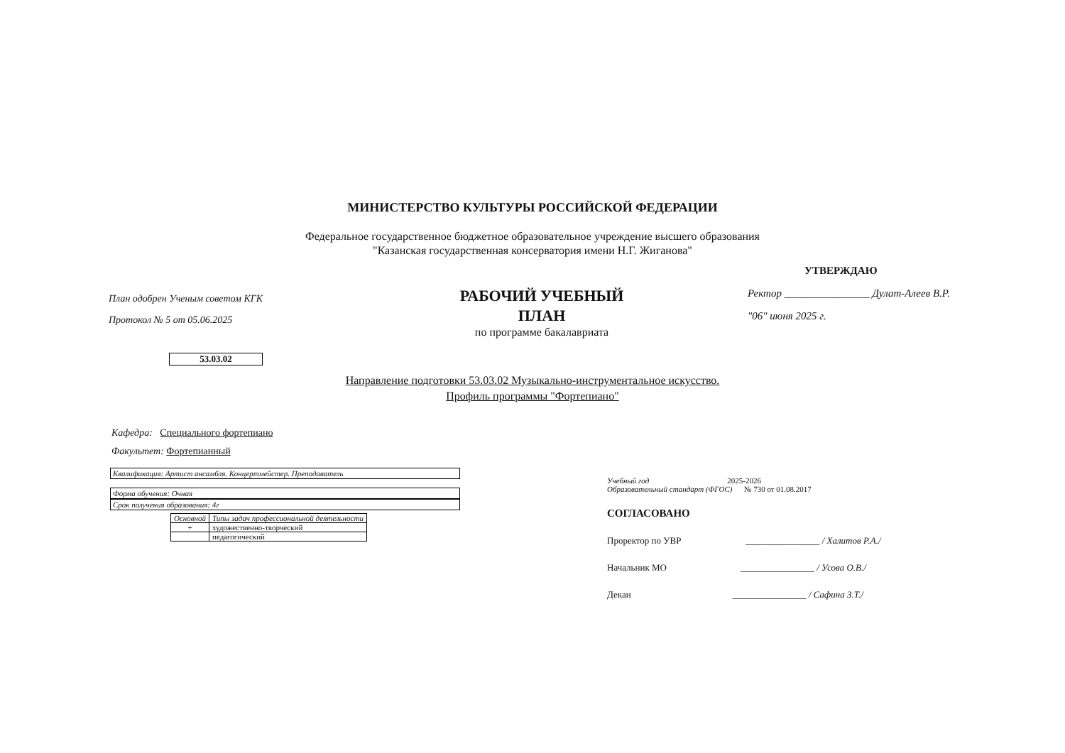МИНИСТЕРСТВО КУЛЬТУРЫ РОССИЙСКОЙ ФЕДЕРАЦИИ
Федеральное государственное бюджетное образовательное учреждение высшего образования
"Казанская государственная консерватория имени Н.Г. Жиганова"
План одобрен Ученым советом КГК
Протокол № 5 от 05.06.2025
РАБОЧИЙ УЧЕБНЫЙ
ПЛАН
по программе бакалавриата
УТВЕРЖДАЮ
Ректор ________________ Дулат-Алеев В.Р.
"06" июня 2025 г.
53.03.02
Направление подготовки 53.03.02 Музыкально-инструментальное искусство.
Профиль программы "Фортепиано"
Кафедра: Специального фортепиано
Факультет: Фортепианный
Квалификация: Артист ансамбля. Концертмейстер. Преподаватель
Форма обучения: Очная
Срок получения образования: 4г
| Основной | Типы задач профессиональной деятельности |
| --- | --- |
| + | художественно-творческий |
| | педагогический |
Учебный год 2025-2026
Образовательный стандарт (ФГОС) № 730 от 01.08.2017
СОГЛАСОВАНО
Проректор по УВР ________________ / Халитов Р.А./
Начальник МО ________________ / Усова О.В./
Декан ________________ / Сафина З.Т./